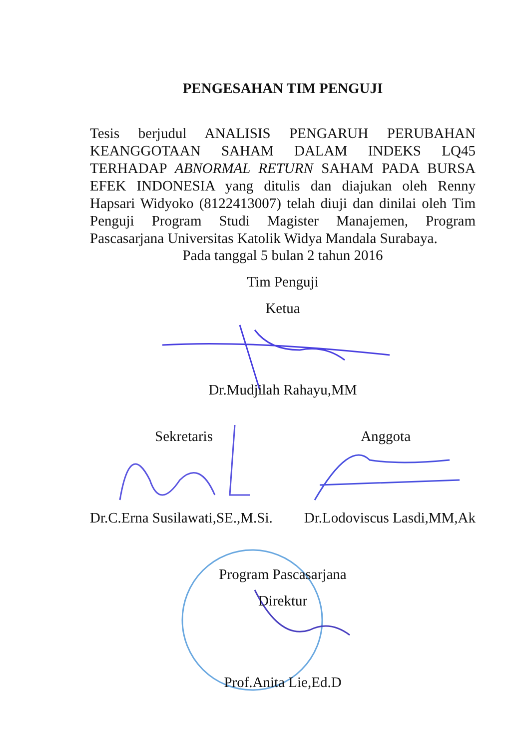PENGESAHAN TIM PENGUJI
Tesis berjudul ANALISIS PENGARUH PERUBAHAN KEANGGOTAAN SAHAM DALAM INDEKS LQ45 TERHADAP ABNORMAL RETURN SAHAM PADA BURSA EFEK INDONESIA yang ditulis dan diajukan oleh Renny Hapsari Widyoko (8122413007) telah diuji dan dinilai oleh Tim Penguji Program Studi Magister Manajemen, Program Pascasarjana Universitas Katolik Widya Mandala Surabaya.
Pada tanggal 5 bulan 2 tahun 2016
Tim Penguji
Ketua
Dr.Mudjilah Rahayu,MM
Sekretaris Anggota
Dr.C.Erna Susilawati,SE.,M.Si. Dr.Lodoviscus Lasdi,MM,Ak
Program Pascasarjana
Direktur
Prof.Anita Lie,Ed.D